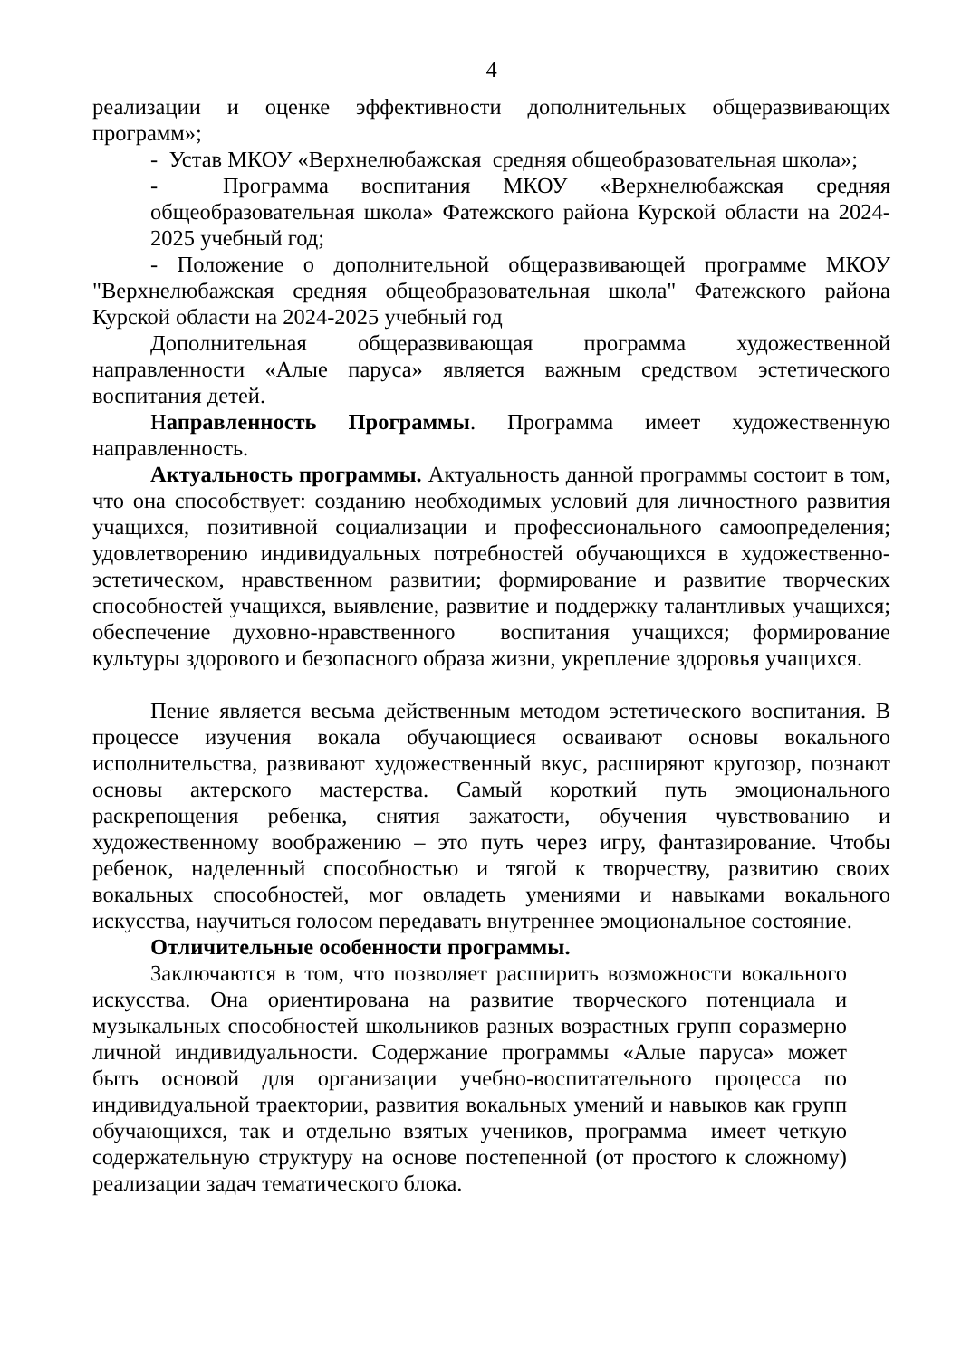4
реализации и оценке эффективности дополнительных общеразвивающих программ»;
- Устав МКОУ «Верхнелюбажская средняя общеобразовательная школа»;
- Программа воспитания МКОУ «Верхнелюбажская средняя общеобразовательная школа» Фатежского района Курской области на 2024-2025 учебный год;
- Положение о дополнительной общеразвивающей программе МКОУ "Верхнелюбажская средняя общеобразовательная школа" Фатежского района Курской области на 2024-2025 учебный год
Дополнительная общеразвивающая программа художественной направленности «Алые паруса» является важным средством эстетического воспитания детей.
Направленность Программы. Программа имеет художественную направленность.
Актуальность программы. Актуальность данной программы состоит в том, что она способствует: созданию необходимых условий для личностного развития учащихся, позитивной социализации и профессионального самоопределения; удовлетворению индивидуальных потребностей обучающихся в художественно-эстетическом, нравственном развитии; формирование и развитие творческих способностей учащихся, выявление, развитие и поддержку талантливых учащихся; обеспечение духовно-нравственного воспитания учащихся; формирование культуры здорового и безопасного образа жизни, укрепление здоровья учащихся.
Пение является весьма действенным методом эстетического воспитания. В процессе изучения вокала обучающиеся осваивают основы вокального исполнительства, развивают художественный вкус, расширяют кругозор, познают основы актерского мастерства. Самый короткий путь эмоционального раскрепощения ребенка, снятия зажатости, обучения чувствованию и художественному воображению – это путь через игру, фантазирование. Чтобы ребенок, наделенный способностью и тягой к творчеству, развитию своих вокальных способностей, мог овладеть умениями и навыками вокального искусства, научиться голосом передавать внутреннее эмоциональное состояние.
Отличительные особенности программы.
Заключаются в том, что позволяет расширить возможности вокального искусства. Она ориентирована на развитие творческого потенциала и музыкальных способностей школьников разных возрастных групп соразмерно личной индивидуальности. Содержание программы «Алые паруса» может быть основой для организации учебно-воспитательного процесса по индивидуальной траектории, развития вокальных умений и навыков как групп обучающихся, так и отдельно взятых учеников, программа имеет четкую содержательную структуру на основе постепенной (от простого к сложному) реализации задач тематического блока.